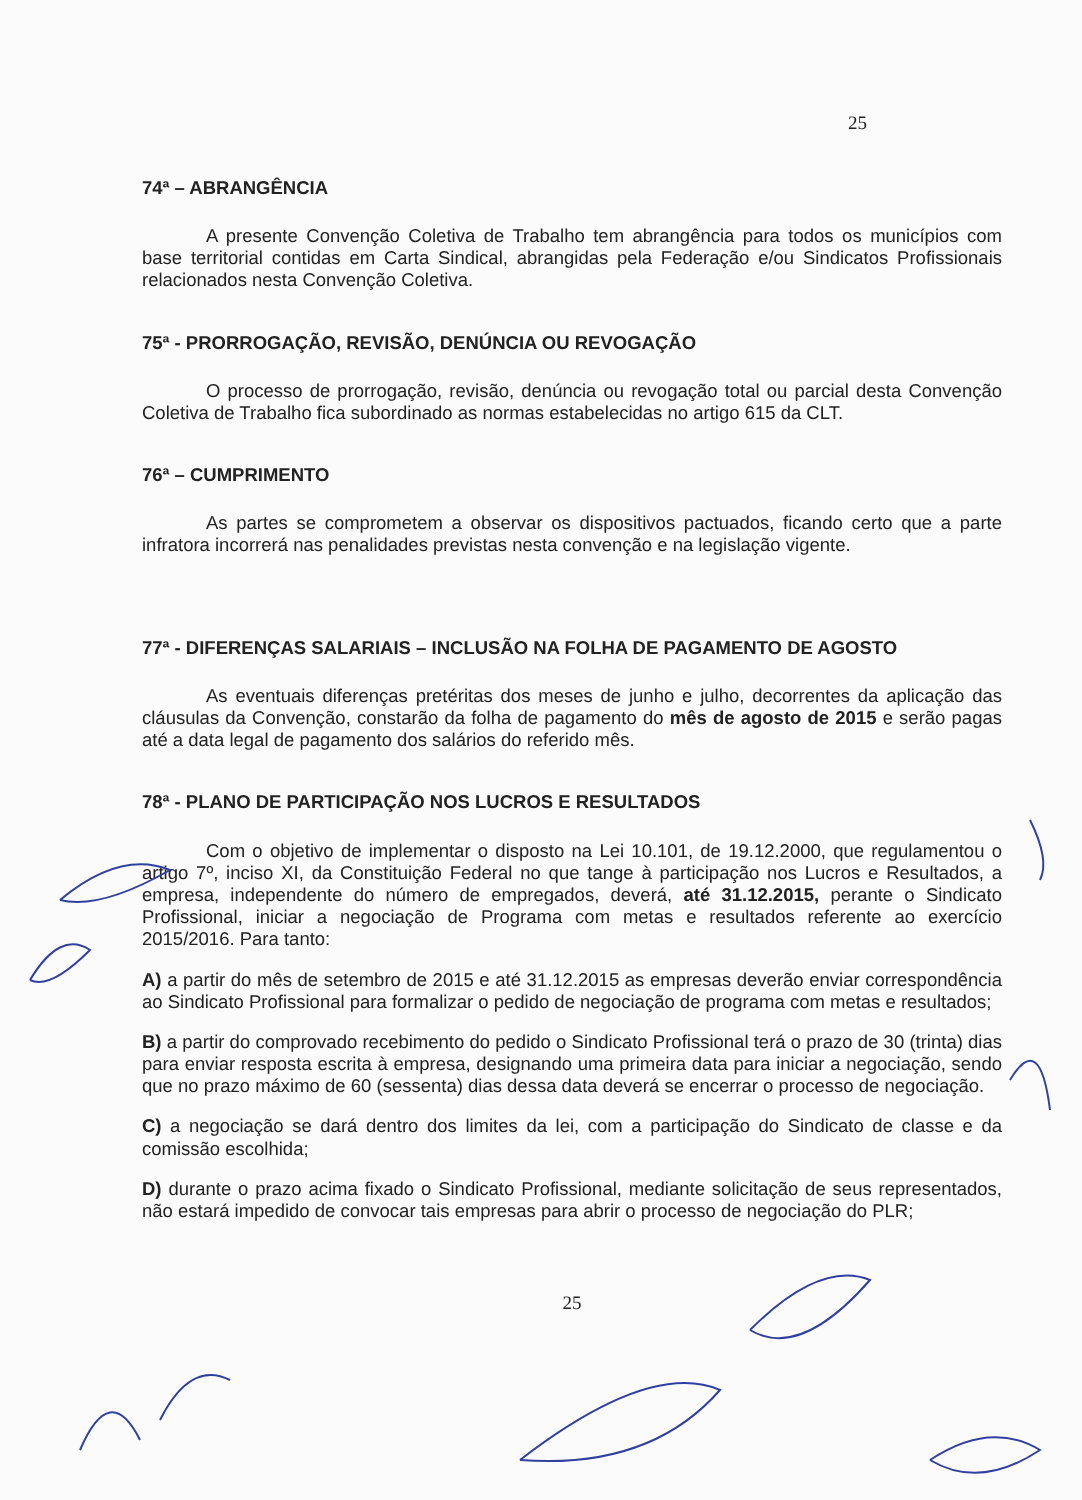25
74ª – ABRANGÊNCIA
A presente Convenção Coletiva de Trabalho tem abrangência para todos os municípios com base territorial contidas em Carta Sindical, abrangidas pela Federação e/ou Sindicatos Profissionais relacionados nesta Convenção Coletiva.
75ª - PRORROGAÇÃO, REVISÃO, DENÚNCIA OU REVOGAÇÃO
O processo de prorrogação, revisão, denúncia ou revogação total ou parcial desta Convenção Coletiva de Trabalho fica subordinado as normas estabelecidas no artigo 615 da CLT.
76ª – CUMPRIMENTO
As partes se comprometem a observar os dispositivos pactuados, ficando certo que a parte infratora incorrerá nas penalidades previstas nesta convenção e na legislação vigente.
77ª - DIFERENÇAS SALARIAIS – INCLUSÃO NA FOLHA DE PAGAMENTO DE AGOSTO
As eventuais diferenças pretéritas dos meses de junho e julho, decorrentes da aplicação das cláusulas da Convenção, constarão da folha de pagamento do mês de agosto de 2015 e serão pagas até a data legal de pagamento dos salários do referido mês.
78ª - PLANO DE PARTICIPAÇÃO NOS LUCROS E RESULTADOS
Com o objetivo de implementar o disposto na Lei 10.101, de 19.12.2000, que regulamentou o artigo 7º, inciso XI, da Constituição Federal no que tange à participação nos Lucros e Resultados, a empresa, independente do número de empregados, deverá, até 31.12.2015, perante o Sindicato Profissional, iniciar a negociação de Programa com metas e resultados referente ao exercício 2015/2016. Para tanto:
A) a partir do mês de setembro de 2015 e até 31.12.2015 as empresas deverão enviar correspondência ao Sindicato Profissional para formalizar o pedido de negociação de programa com metas e resultados;
B) a partir do comprovado recebimento do pedido o Sindicato Profissional terá o prazo de 30 (trinta) dias para enviar resposta escrita à empresa, designando uma primeira data para iniciar a negociação, sendo que no prazo máximo de 60 (sessenta) dias dessa data deverá se encerrar o processo de negociação.
C) a negociação se dará dentro dos limites da lei, com a participação do Sindicato de classe e da comissão escolhida;
D) durante o prazo acima fixado o Sindicato Profissional, mediante solicitação de seus representados, não estará impedido de convocar tais empresas para abrir o processo de negociação do PLR;
25